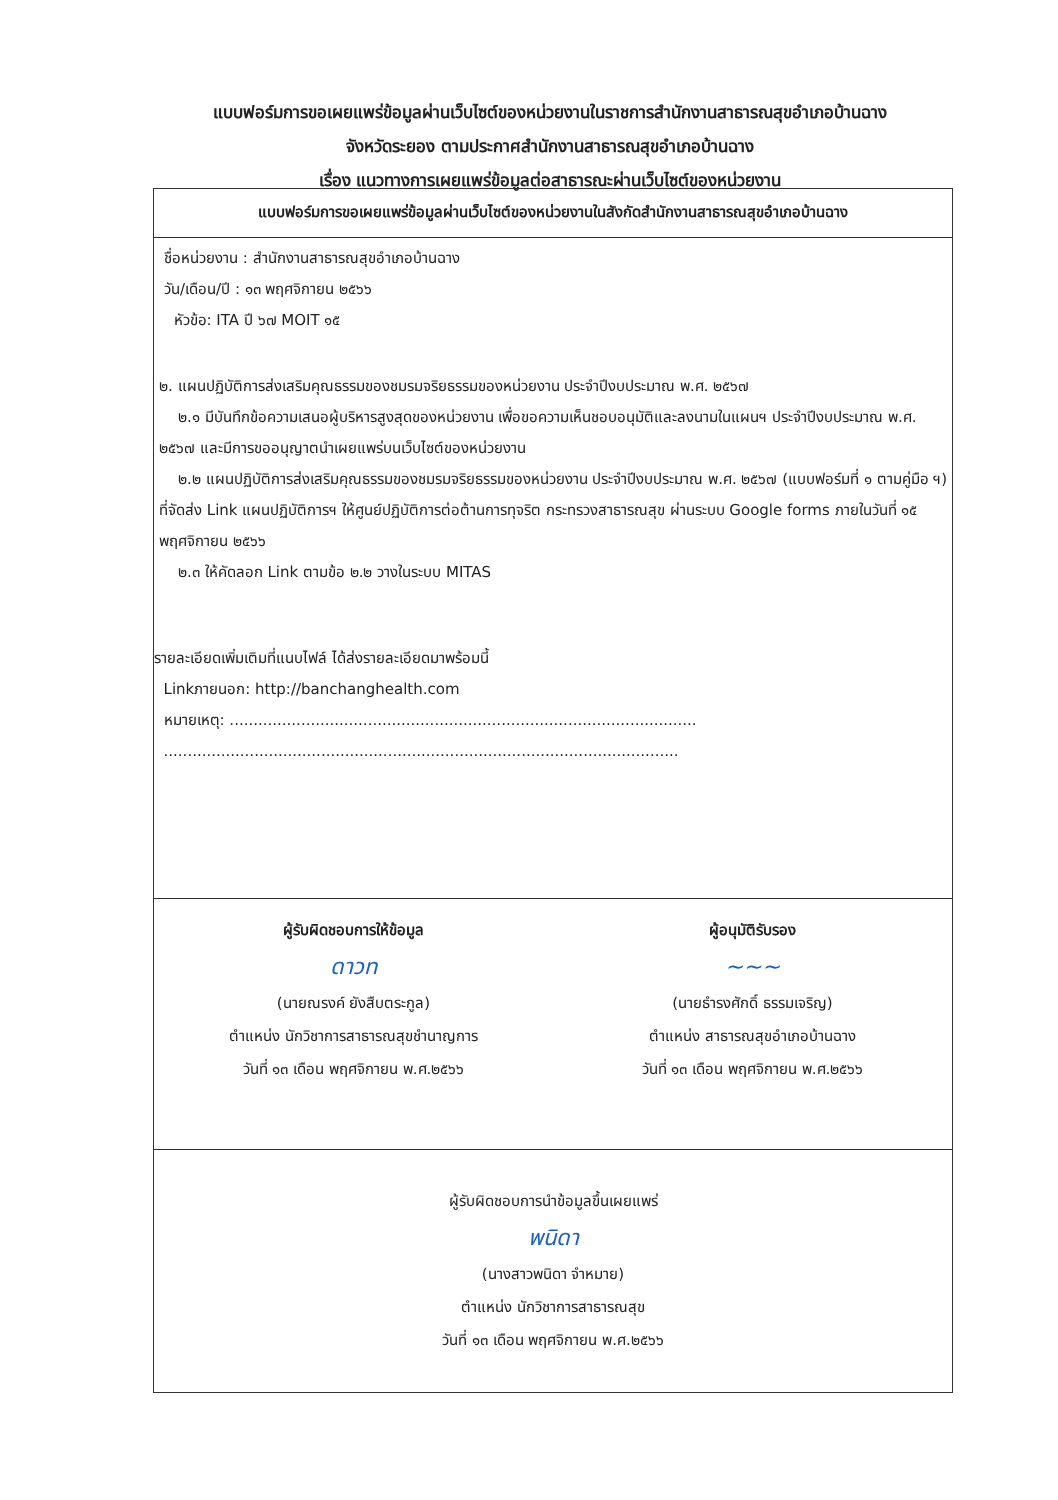แบบฟอร์มการขอเผยแพร่ข้อมูลผ่านเว็บไซต์ของหน่วยงานในราชการสำนักงานสาธารณสุขอำเภอบ้านฉาง
จังหวัดระยอง ตามประกาศสำนักงานสาธารณสุขอำเภอบ้านฉาง
เรื่อง แนวทางการเผยแพร่ข้อมูลต่อสาธารณะผ่านเว็บไซต์ของหน่วยงาน
แบบฟอร์มการขอเผยแพร่ข้อมูลผ่านเว็บไซต์ของหน่วยงานในสังกัดสำนักงานสาธารณสุขอำเภอบ้านฉาง
ชื่อหน่วยงาน : สำนักงานสาธารณสุขอำเภอบ้านฉาง
วัน/เดือน/ปี : ๑๓ พฤศจิกายน ๒๕๖๖
หัวข้อ: ITA ปี ๖๗ MOIT ๑๕
๒. แผนปฏิบัติการส่งเสริมคุณธรรมของชมรมจริยธรรมของหน่วยงาน ประจำปีงบประมาณ พ.ศ. ๒๕๖๗
๒.๑ มีบันทึกข้อความเสนอผู้บริหารสูงสุดของหน่วยงาน เพื่อขอความเห็นชอบอนุมัติและลงนามในแผนฯ ประจำปีงบประมาณ พ.ศ. ๒๕๖๗ และมีการขออนุญาตนำเผยแพร่บนเว็บไซต์ของหน่วยงาน
๒.๒ แผนปฏิบัติการส่งเสริมคุณธรรมของชมรมจริยธรรมของหน่วยงาน ประจำปีงบประมาณ พ.ศ. ๒๕๖๗ (แบบฟอร์มที่ ๑ ตามคู่มือ ฯ) ที่จัดส่ง Link แผนปฏิบัติการฯ ให้ศูนย์ปฏิบัติการต่อต้านการทุจริต กระทรวงสาธารณสุข ผ่านระบบ Google forms ภายในวันที่ ๑๕ พฤศจิกายน ๒๕๖๖
๒.๓ ให้คัดลอก Link ตามข้อ ๒.๒ วางในระบบ MITAS
รายละเอียดเพิ่มเติมที่แนบไฟล์ ได้ส่งรายละเอียดมาพร้อมนี้
Linkภายนอก: http://banchanghealth.com
หมายเหตุ: ..................................................................................................
............................................................................................................
ผู้รับผิดชอบการให้ข้อมูล
ดาวท
(นายณรงค์ ยังสืบตระกูล)
ตำแหน่ง นักวิชาการสาธารณสุขชำนาญการ
วันที่ ๑๓ เดือน พฤศจิกายน พ.ศ.๒๕๖๖
ผู้อนุมัติรับรอง
~~~
(นายธำรงศักดิ์ ธรรมเจริญ)
ตำแหน่ง สาธารณสุขอำเภอบ้านฉาง
วันที่ ๑๓ เดือน พฤศจิกายน พ.ศ.๒๕๖๖
ผู้รับผิดชอบการนำข้อมูลขึ้นเผยแพร่
พนิดา
(นางสาวพนิดา จำหมาย)
ตำแหน่ง นักวิชาการสาธารณสุข
วันที่ ๑๓ เดือน พฤศจิกายน พ.ศ.๒๕๖๖